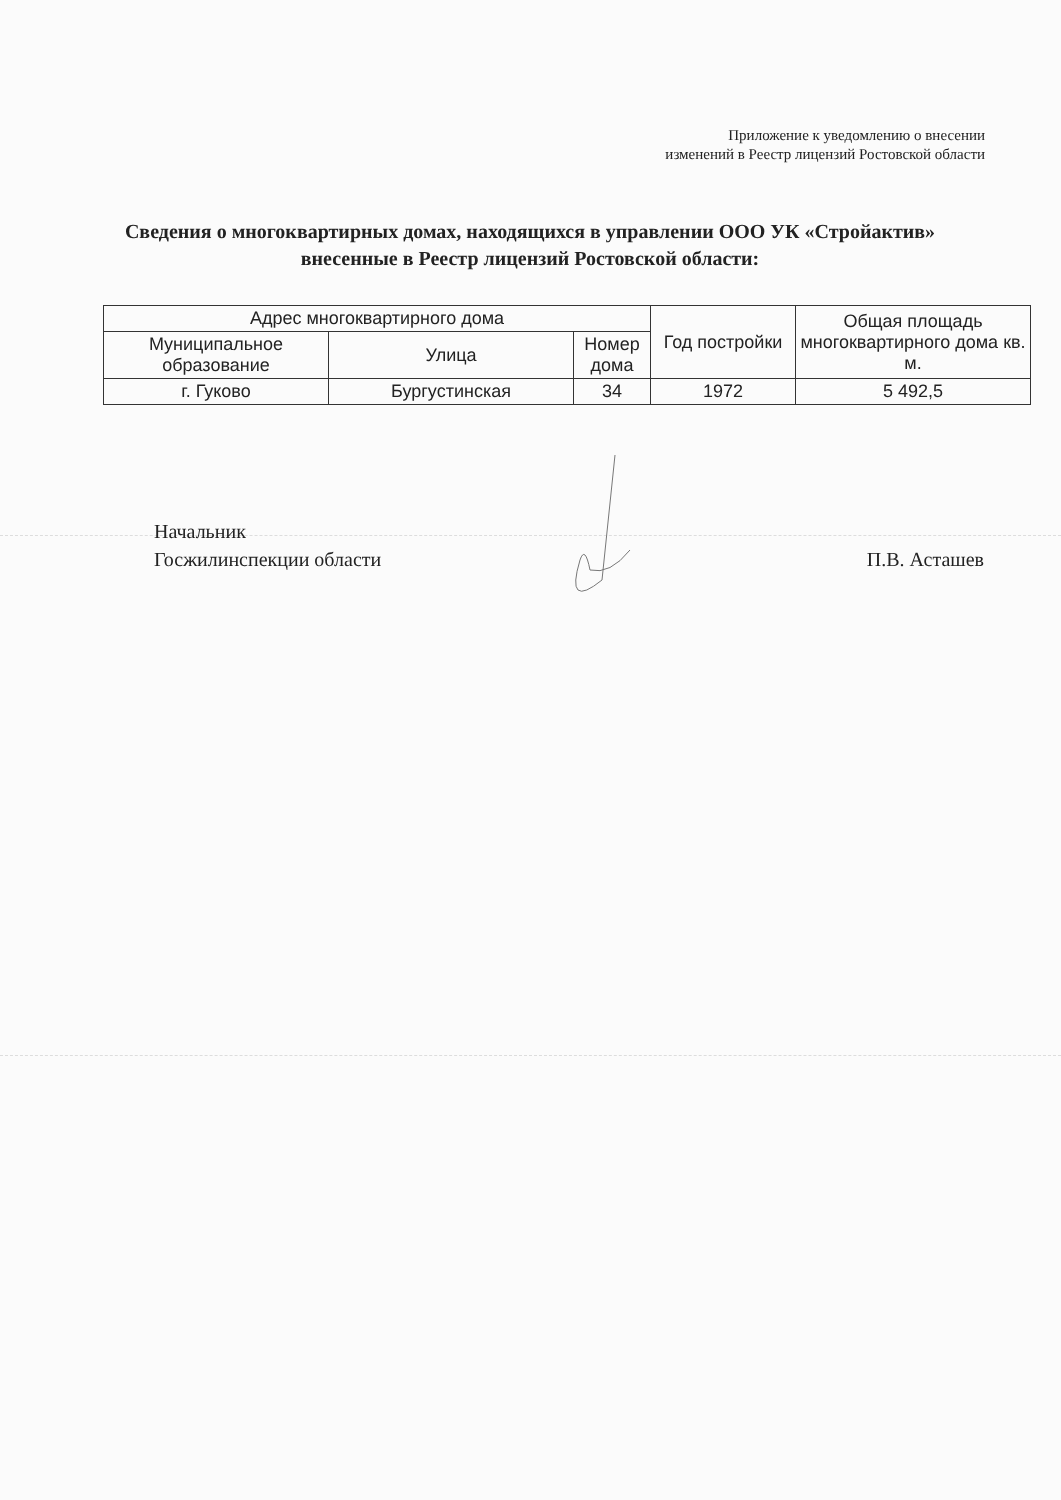Приложение к уведомлению о внесении
изменений в Реестр лицензий Ростовской области
Сведения о многоквартирных домах, находящихся в управлении ООО УК «Стройактив» внесенные в Реестр лицензий Ростовской области:
| Адрес многоквартирного дома | | | Год постройки | Общая площадь многоквартирного дома кв. м. |
| --- | --- | --- | --- | --- |
| Муниципальное образование | Улица | Номер дома | | |
| г. Гуково | Бургустинская | 34 | 1972 | 5 492,5 |
Начальник
Госжилинспекции области
П.В. Асташев